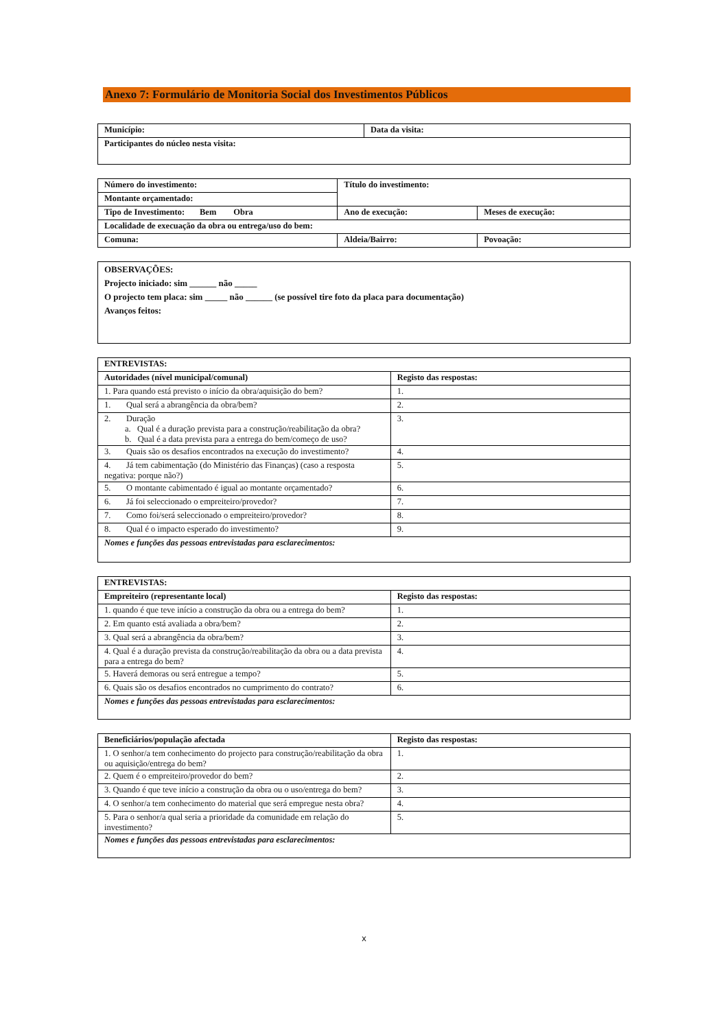Anexo 7: Formulário de Monitoria Social dos Investimentos Públicos
| Município: | Data da visita: |
| Participantes do núcleo nesta visita: | |
| Número do investimento: | Título do investimento: | |
| Montante orçamentado: | | |
| Tipo de Investimento: Bem Obra | Ano de execução: | Meses de execução: |
| Localidade de execuação da obra ou entrega/uso do bem: | | |
| Comuna: | Aldeia/Bairro: | Povoação: |
| OBSERVAÇÕES: Projecto iniciado: sim ______ não _____ O projecto tem placa: sim _____ não ______ (se possível tire foto da placa para documentação) Avanços feitos: |
| ENTREVISTAS: | |
| Autoridades (nível municipal/comunal) | Registo das respostas: |
| 1. Para quando está previsto o início da obra/aquisição do bem? | 1. |
| 1. Qual será a abrangência da obra/bem? | 2. |
| 2. Duração a. Qual é a duração prevista para a construção/reabilitação da obra? b. Qual é a data prevista para a entrega do bem/começo de uso? | 3. |
| 3. Quais são os desafios encontrados na execução do investimento? | 4. |
| 4. Já tem cabimentação (do Ministério das Finanças) (caso a resposta negativa: porque não?) | 5. |
| 5. O montante cabimentado é igual ao montante orçamentado? | 6. |
| 6. Já foi seleccionado o empreiteiro/provedor? | 7. |
| 7. Como foi/será seleccionado o empreiteiro/provedor? | 8. |
| 8. Qual é o impacto esperado do investimento? | 9. |
| Nomes e funções das pessoas entrevistadas para esclarecimentos: | |
| ENTREVISTAS: | |
| Empreiteiro (representante local) | Registo das respostas: |
| 1. quando é que teve início a construção da obra ou a entrega do bem? | 1. |
| 2. Em quanto está avaliada a obra/bem? | 2. |
| 3. Qual será a abrangência da obra/bem? | 3. |
| 4. Qual é a duração prevista da construção/reabilitação da obra ou a data prevista para a entrega do bem? | 4. |
| 5. Haverá demoras ou será entregue a tempo? | 5. |
| 6. Quais são os desafios encontrados no cumprimento do contrato? | 6. |
| Nomes e funções das pessoas entrevistadas para esclarecimentos: | |
| Beneficiários/população afectada | Registo das respostas: |
| 1. O senhor/a tem conhecimento do projecto para construção/reabilitação da obra ou aquisição/entrega do bem? | 1. |
| 2. Quem é o empreiteiro/provedor do bem? | 2. |
| 3. Quando é que teve início a construção da obra ou o uso/entrega do bem? | 3. |
| 4. O senhor/a tem conhecimento do material que será empregue nesta obra? | 4. |
| 5. Para o senhor/a qual seria a prioridade da comunidade em relação do investimento? | 5. |
| Nomes e funções das pessoas entrevistadas para esclarecimentos: | |
x